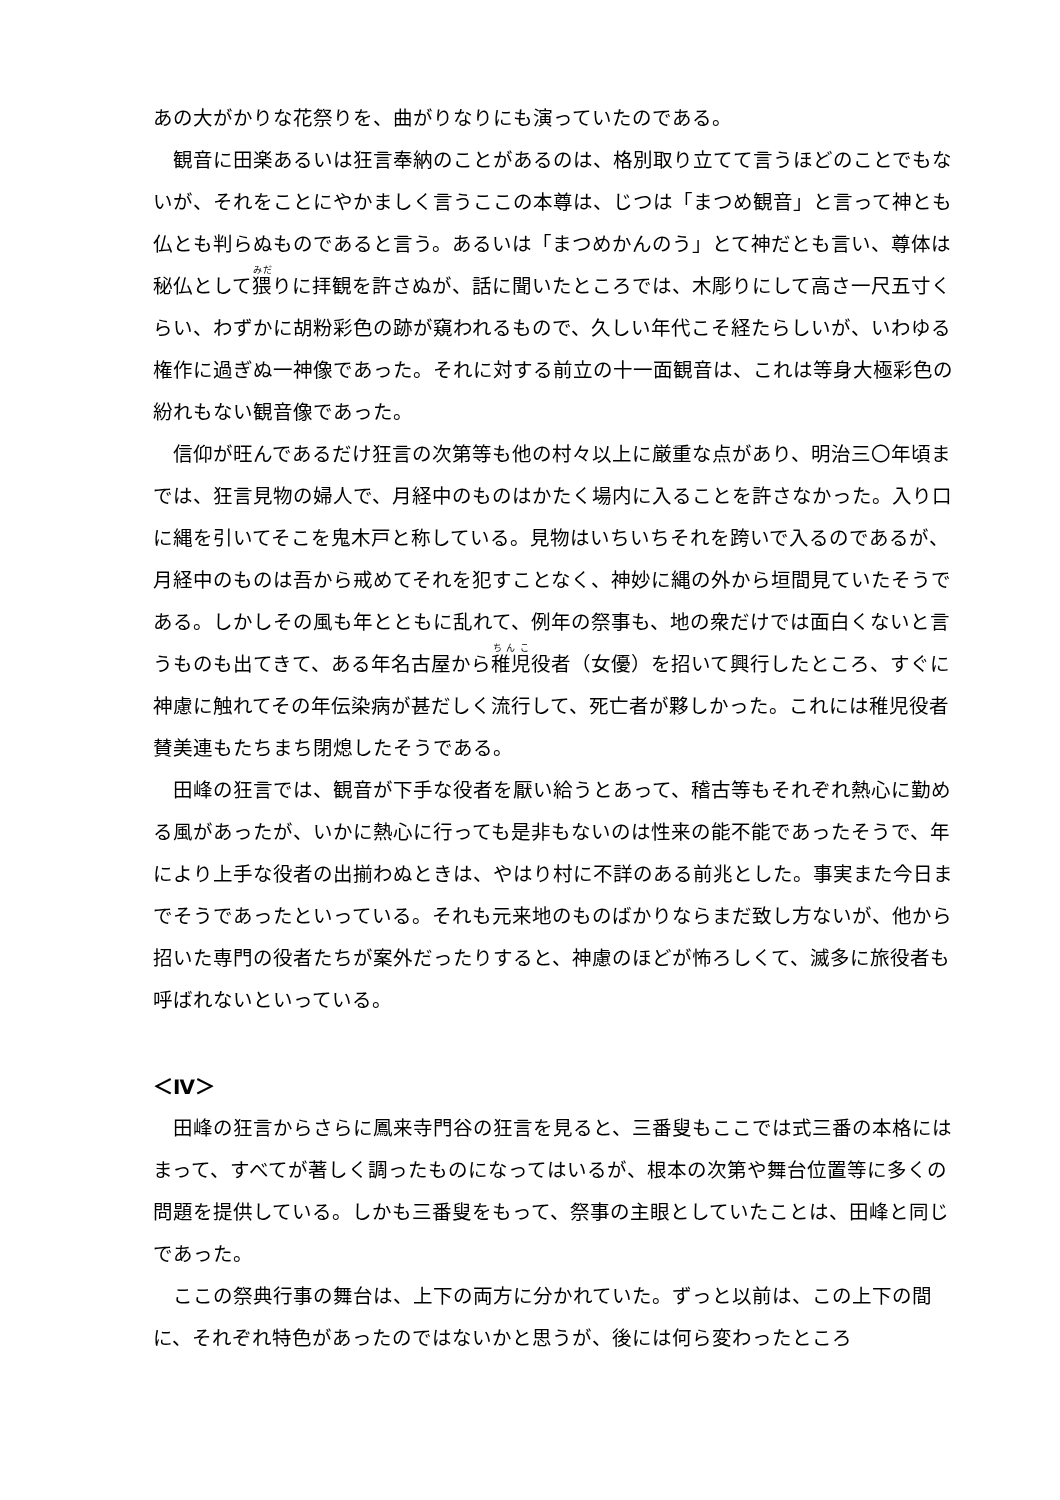あの大がかりな花祭りを、曲がりなりにも演っていたのである。
観音に田楽あるいは狂言奉納のことがあるのは、格別取り立てて言うほどのことでもないが、それをことにやかましく言うここの本尊は、じつは「まつめ観音」と言って神とも仏とも判らぬものであると言う。あるいは「まつめかんのう」とて神だとも言い、尊体は秘仏として猥りに拝観を許さぬが、話に聞いたところでは、木彫りにして高さ一尺五寸くらい、わずかに胡粉彩色の跡が窺われるもので、久しい年代こそ経たらしいが、いわゆる権作に過ぎぬ一神像であった。それに対する前立の十一面観音は、これは等身大極彩色の紛れもない観音像であった。
信仰が旺んであるだけ狂言の次第等も他の村々以上に厳重な点があり、明治三〇年頃までは、狂言見物の婦人で、月経中のものはかたく場内に入ることを許さなかった。入り口に縄を引いてそこを鬼木戸と称している。見物はいちいちそれを跨いで入るのであるが、月経中のものは吾から戒めてそれを犯すことなく、神妙に縄の外から垣間見ていたそうである。しかしその風も年とともに乱れて、例年の祭事も、地の衆だけでは面白くないと言うものも出てきて、ある年名古屋から稚児役者（女優）を招いて興行したところ、すぐに神慮に触れてその年伝染病が甚だしく流行して、死亡者が夥しかった。これには稚児役者賛美連もたちまち閉熄したそうである。
田峰の狂言では、観音が下手な役者を厭い給うとあって、稽古等もそれぞれ熱心に勤める風があったが、いかに熱心に行っても是非もないのは性来の能不能であったそうで、年により上手な役者の出揃わぬときは、やはり村に不詳のある前兆とした。事実また今日までそうであったといっている。それも元来地のものばかりならまだ致し方ないが、他から招いた専門の役者たちが案外だったりすると、神慮のほどが怖ろしくて、滅多に旅役者も呼ばれないといっている。
＜Ⅳ＞
田峰の狂言からさらに鳳来寺門谷の狂言を見ると、三番叟もここでは式三番の本格にはまって、すべてが著しく調ったものになってはいるが、根本の次第や舞台位置等に多くの問題を提供している。しかも三番叟をもって、祭事の主眼としていたことは、田峰と同じであった。
ここの祭典行事の舞台は、上下の両方に分かれていた。ずっと以前は、この上下の間に、それぞれ特色があったのではないかと思うが、後には何ら変わったところ